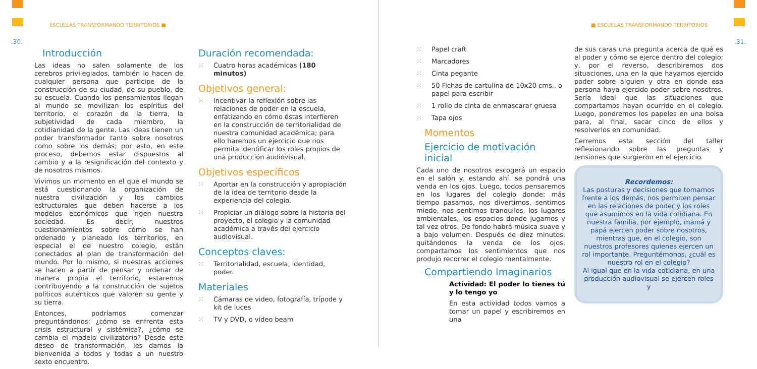.30.
ESCUELAS TRANSFORMANDO TERRITORIOS ■
Introducción
Las ideas no salen solamente de los cerebros privilegiados, también lo hacen de cualquier persona que participe de la construcción de su ciudad, de su pueblo, de su escuela. Cuando los pensamientos llegan al mundo se movilizan los espíritus del territorio, el corazón de la tierra, la subjetividad de cada miembro, la cotidianidad de la gente. Las ideas tienen un poder transformador tanto sobre nosotros como sobre los demás; por esto, en este proceso, debemos estar dispuestos al cambio y a la resignificación del contexto y de nosotros mismos.
Vivimos un momento en el que el mundo se está cuestionando la organización de nuestra civilización y los cambios estructurales que deben hacerse a los modelos económicos que rigen nuestra sociedad. Es decir, nuestros cuestionamientos sobre cómo se han ordenado y planeado los territorios, en especial el de nuestro colegio, están conectados al plan de transformación del mundo. Por lo mismo, si nuestras acciones se hacen a partir de pensar y ordenar de manera propia el territorio, estaremos contribuyendo a la construcción de sujetos políticos auténticos que valoren su gente y su tierra.
Entonces, podríamos comenzar preguntándonos: ¿cómo se enfrenta esta crisis estructural y sistémica?, ¿cómo se cambia el modelo civilizatorio? Desde este deseo de transformación, les damos la bienvenida a todos y todas a un nuestro sexto encuentro.
Duración recomendada:
⁙ Cuatro horas académicas (180 minutos)
Objetivos general:
⁙ Incentivar la reflexión sobre las relaciones de poder en la escuela, enfatizando en cómo éstas interfieren en la construcción de territorialidad de nuestra comunidad académica; para ello haremos un ejercicio que nos permita identificar los roles propios de una producción audiovisual.
Objetivos específicos
⁙ Aportar en la construcción y apropiación de la idea de territorio desde la experiencia del colegio.
⁙ Propiciar un diálogo sobre la historia del proyecto, el colegio y la comunidad académica a través del ejercicio audiovisual.
Conceptos claves:
⁙ Territorialidad, escuela, identidad, poder.
Materiales
⁙ Cámaras de video, fotografía, trípode y kit de luces
⁙ TV y DVD, o video beam
.31.
■ ESCUELAS TRANSFORMANDO TERRITORIOS
⁙ Papel craft
⁙ Marcadores
⁙ Cinta pegante
⁙ 50 Fichas de cartulina de 10x20 cms., o papel para escribir
⁙ 1 rollo de cinta de enmascarar gruesa
⁙ Tapa ojos
Momentos
Ejercicio de motivación inicial
Cada uno de nosotros escogerá un espacio en el salón y, estando ahí, se pondrá una venda en los ojos. Luego, todos pensaremos en los lugares del colegio donde: más tiempo pasamos, nos divertimos, sentimos miedo, nos sentimos tranquilos, los lugares ambientales, los espacios donde jugamos y tal vez otros. De fondo habrá música suave y a bajo volumen. Después de diez minutos, quitándonos la venda de los ojos, compartamos los sentimientos que nos produjo recorrer el colegio mentalmente.
Compartiendo Imaginarios
Actividad: El poder lo tienes tú y lo tengo yo
En esta actividad todos vamos a tomar un papel y escribiremos en una
de sus caras una pregunta acerca de qué es el poder y cómo se ejerce dentro del colegio; y, por el reverso, describiremos dos situaciones, una en la que hayamos ejercido poder sobre alguien y otra en donde esa persona haya ejercido poder sobre nosotros. Sería ideal que las situaciones que compartamos hayan ocurrido en el colegio. Luego, pondremos los papeles en una bolsa para, al final, sacar cinco de ellos y resolverlos en comunidad.
Cerremos esta sección del taller reflexionando sobre las preguntas y tensiones que surgieron en el ejercicio.
Recordemos:
Las posturas y decisiones que tomamos frente a los demás, nos permiten pensar en las relaciones de poder y los roles que asumimos en la vida cotidiana. En nuestra familia, por ejemplo, mamá y papá ejercen poder sobre nosotros, mientras que, en el colegio, son nuestros profesores quienes ejercen un rol importante. Preguntémonos, ¿cuál es nuestro rol en el colegio?
Al igual que en la vida cotidiana, en una producción audiovisual se ejercen roles y